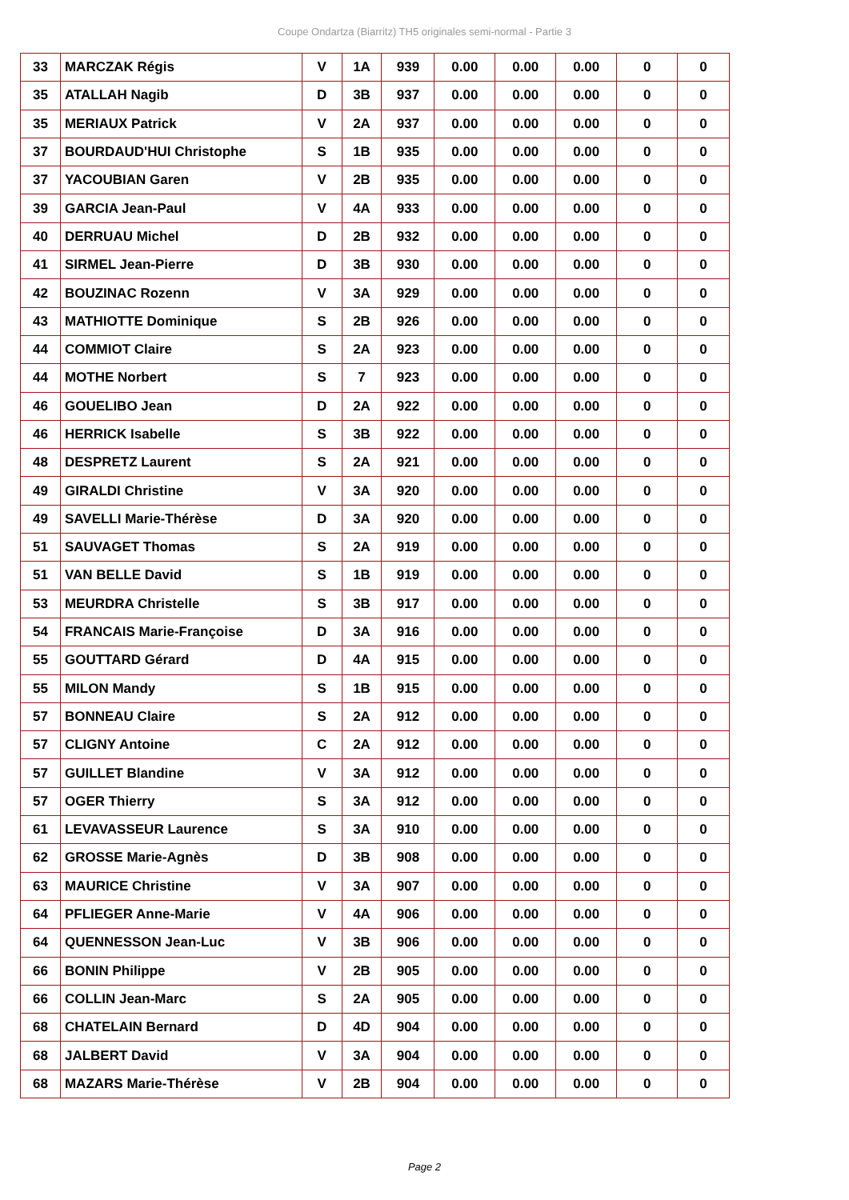Coupe Ondartza (Biarritz) TH5 originales semi-normal - Partie 3
| 33 | MARCZAK Régis | V | 1A | 939 | 0.00 | 0.00 | 0.00 | 0 | 0 |
| 35 | ATALLAH Nagib | D | 3B | 937 | 0.00 | 0.00 | 0.00 | 0 | 0 |
| 35 | MERIAUX Patrick | V | 2A | 937 | 0.00 | 0.00 | 0.00 | 0 | 0 |
| 37 | BOURDAUD'HUI Christophe | S | 1B | 935 | 0.00 | 0.00 | 0.00 | 0 | 0 |
| 37 | YACOUBIAN Garen | V | 2B | 935 | 0.00 | 0.00 | 0.00 | 0 | 0 |
| 39 | GARCIA Jean-Paul | V | 4A | 933 | 0.00 | 0.00 | 0.00 | 0 | 0 |
| 40 | DERRUAU Michel | D | 2B | 932 | 0.00 | 0.00 | 0.00 | 0 | 0 |
| 41 | SIRMEL Jean-Pierre | D | 3B | 930 | 0.00 | 0.00 | 0.00 | 0 | 0 |
| 42 | BOUZINAC Rozenn | V | 3A | 929 | 0.00 | 0.00 | 0.00 | 0 | 0 |
| 43 | MATHIOTTE Dominique | S | 2B | 926 | 0.00 | 0.00 | 0.00 | 0 | 0 |
| 44 | COMMIOT Claire | S | 2A | 923 | 0.00 | 0.00 | 0.00 | 0 | 0 |
| 44 | MOTHE Norbert | S | 7 | 923 | 0.00 | 0.00 | 0.00 | 0 | 0 |
| 46 | GOUELIBO Jean | D | 2A | 922 | 0.00 | 0.00 | 0.00 | 0 | 0 |
| 46 | HERRICK Isabelle | S | 3B | 922 | 0.00 | 0.00 | 0.00 | 0 | 0 |
| 48 | DESPRETZ Laurent | S | 2A | 921 | 0.00 | 0.00 | 0.00 | 0 | 0 |
| 49 | GIRALDI Christine | V | 3A | 920 | 0.00 | 0.00 | 0.00 | 0 | 0 |
| 49 | SAVELLI Marie-Thérèse | D | 3A | 920 | 0.00 | 0.00 | 0.00 | 0 | 0 |
| 51 | SAUVAGET Thomas | S | 2A | 919 | 0.00 | 0.00 | 0.00 | 0 | 0 |
| 51 | VAN BELLE David | S | 1B | 919 | 0.00 | 0.00 | 0.00 | 0 | 0 |
| 53 | MEURDRA Christelle | S | 3B | 917 | 0.00 | 0.00 | 0.00 | 0 | 0 |
| 54 | FRANCAIS Marie-Françoise | D | 3A | 916 | 0.00 | 0.00 | 0.00 | 0 | 0 |
| 55 | GOUTTARD Gérard | D | 4A | 915 | 0.00 | 0.00 | 0.00 | 0 | 0 |
| 55 | MILON Mandy | S | 1B | 915 | 0.00 | 0.00 | 0.00 | 0 | 0 |
| 57 | BONNEAU Claire | S | 2A | 912 | 0.00 | 0.00 | 0.00 | 0 | 0 |
| 57 | CLIGNY Antoine | C | 2A | 912 | 0.00 | 0.00 | 0.00 | 0 | 0 |
| 57 | GUILLET Blandine | V | 3A | 912 | 0.00 | 0.00 | 0.00 | 0 | 0 |
| 57 | OGER Thierry | S | 3A | 912 | 0.00 | 0.00 | 0.00 | 0 | 0 |
| 61 | LEVAVASSEUR Laurence | S | 3A | 910 | 0.00 | 0.00 | 0.00 | 0 | 0 |
| 62 | GROSSE Marie-Agnès | D | 3B | 908 | 0.00 | 0.00 | 0.00 | 0 | 0 |
| 63 | MAURICE Christine | V | 3A | 907 | 0.00 | 0.00 | 0.00 | 0 | 0 |
| 64 | PFLIEGER Anne-Marie | V | 4A | 906 | 0.00 | 0.00 | 0.00 | 0 | 0 |
| 64 | QUENNESSON Jean-Luc | V | 3B | 906 | 0.00 | 0.00 | 0.00 | 0 | 0 |
| 66 | BONIN Philippe | V | 2B | 905 | 0.00 | 0.00 | 0.00 | 0 | 0 |
| 66 | COLLIN Jean-Marc | S | 2A | 905 | 0.00 | 0.00 | 0.00 | 0 | 0 |
| 68 | CHATELAIN Bernard | D | 4D | 904 | 0.00 | 0.00 | 0.00 | 0 | 0 |
| 68 | JALBERT David | V | 3A | 904 | 0.00 | 0.00 | 0.00 | 0 | 0 |
| 68 | MAZARS Marie-Thérèse | V | 2B | 904 | 0.00 | 0.00 | 0.00 | 0 | 0 |
Page 2